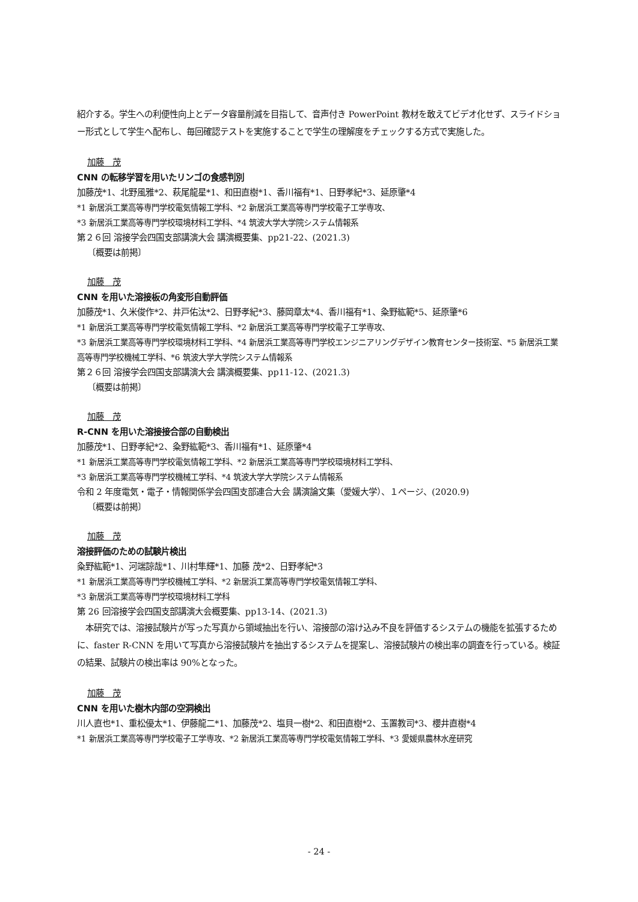紹介する。学生への利便性向上とデータ容量削減を目指して、音声付き PowerPoint 教材を敢えてビデオ化せず、スライドショー形式として学生へ配布し、毎回確認テストを実施することで学生の理解度をチェックする方式で実施した。
加藤　茂
CNN の転移学習を用いたリンゴの食感判別
加藤茂*1、北野風雅*2、萩尾龍星*1、和田直樹*1、香川福有*1、日野孝紀*3、延原肇*4
*1 新居浜工業高等専門学校電気情報工学科、*2 新居浜工業高等専門学校電子工学専攻、
*3 新居浜工業高等専門学校環境材料工学科、*4 筑波大学大学院システム情報系
第２６回 溶接学会四国支部講演大会 講演概要集、pp21-22、(2021.3)
〔概要は前掲〕
加藤　茂
CNN を用いた溶接板の角変形自動評価
加藤茂*1、久米俊作*2、井戸佑汰*2、日野孝紀*3、藤岡章太*4、香川福有*1、粂野紘範*5、延原肇*6
*1 新居浜工業高等専門学校電気情報工学科、*2 新居浜工業高等専門学校電子工学専攻、
*3 新居浜工業高等専門学校環境材料工学科、*4 新居浜工業高等専門学校エンジニアリングデザイン教育センター技術室、*5 新居浜工業高等専門学校機械工学科、*6 筑波大学大学院システム情報系
第２６回 溶接学会四国支部講演大会 講演概要集、pp11-12、(2021.3)
〔概要は前掲〕
加藤　茂
R-CNN を用いた溶接接合部の自動検出
加藤茂*1、日野孝紀*2、粂野紘範*3、香川福有*1、延原肇*4
*1 新居浜工業高等専門学校電気情報工学科、*2 新居浜工業高等専門学校環境材料工学科、
*3 新居浜工業高等専門学校機械工学科、*4 筑波大学大学院システム情報系
令和 2 年度電気・電子・情報関係学会四国支部連合大会 講演論文集（愛媛大学）、１ページ、(2020.9)
〔概要は前掲〕
加藤　茂
溶接評価のための試験片検出
粂野紘範*1、河端諒哉*1、川村隼輝*1、加藤 茂*2、日野孝紀*3
*1 新居浜工業高等専門学校機械工学科、*2 新居浜工業高等専門学校電気情報工学科、
*3 新居浜工業高等専門学校環境材料工学科
第 26 回溶接学会四国支部講演大会概要集、pp13-14、(2021.3)
　本研究では、溶接試験片が写った写真から領域抽出を行い、溶接部の溶け込み不良を評価するシステムの機能を拡張するために、faster R-CNN を用いて写真から溶接試験片を抽出するシステムを提案し、溶接試験片の検出率の調査を行っている。検証の結果、試験片の検出率は 90%となった。
加藤　茂
CNN を用いた樹木内部の空洞検出
川人直也*1、重松優太*1、伊藤龍二*1、加藤茂*2、塩貝一樹*2、和田直樹*2、玉置教司*3、櫻井直樹*4
*1 新居浜工業高等専門学校電子工学専攻、*2 新居浜工業高等専門学校電気情報工学科、*3 愛媛県農林水産研究
- 24 -